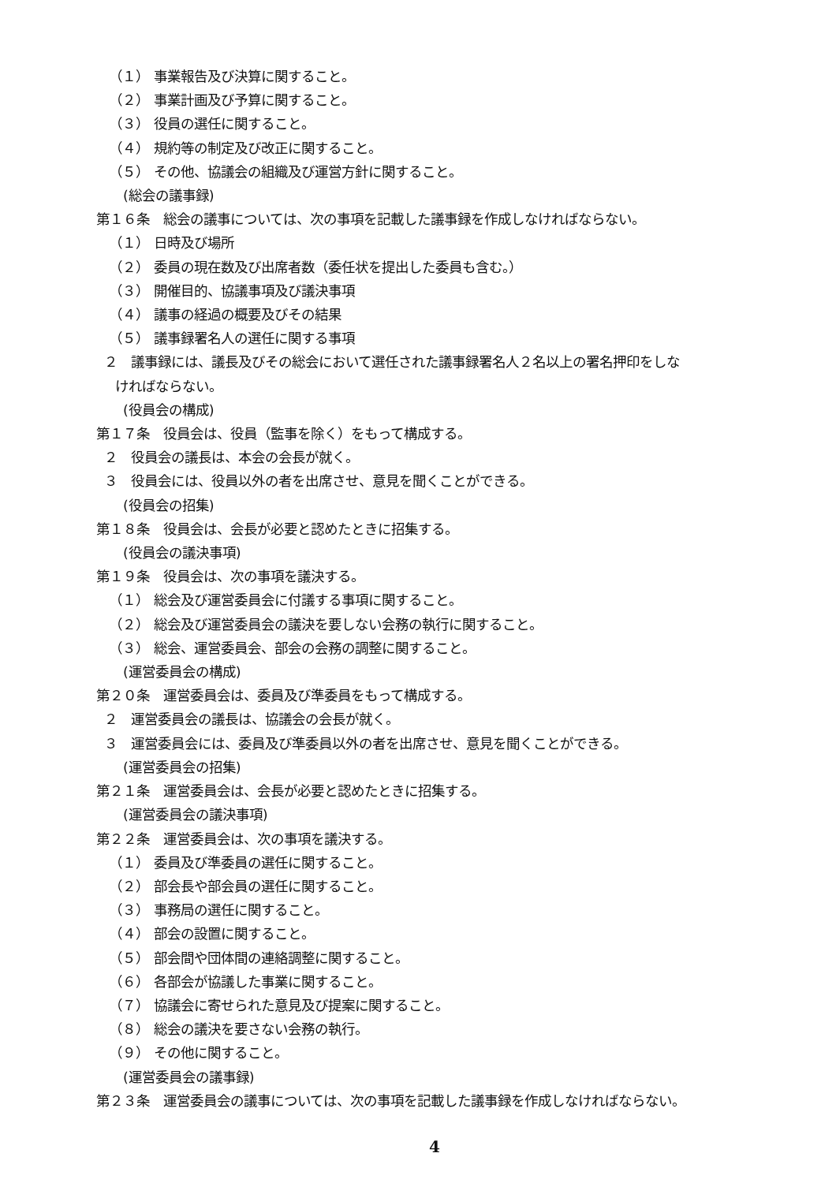（１） 事業報告及び決算に関すること。
（２） 事業計画及び予算に関すること。
（３） 役員の選任に関すること。
（４） 規約等の制定及び改正に関すること。
（５） その他、協議会の組織及び運営方針に関すること。
(総会の議事録)
第１６条　総会の議事については、次の事項を記載した議事録を作成しなければならない。
（１） 日時及び場所
（２） 委員の現在数及び出席者数（委任状を提出した委員も含む。）
（３） 開催目的、協議事項及び議決事項
（４） 議事の経過の概要及びその結果
（５） 議事録署名人の選任に関する事項
２　議事録には、議長及びその総会において選任された議事録署名人２名以上の署名押印をしな
ければならない。
(役員会の構成)
第１７条　役員会は、役員（監事を除く）をもって構成する。
２　役員会の議長は、本会の会長が就く。
３　役員会には、役員以外の者を出席させ、意見を聞くことができる。
(役員会の招集)
第１８条　役員会は、会長が必要と認めたときに招集する。
(役員会の議決事項)
第１９条　役員会は、次の事項を議決する。
（１） 総会及び運営委員会に付議する事項に関すること。
（２） 総会及び運営委員会の議決を要しない会務の執行に関すること。
（３） 総会、運営委員会、部会の会務の調整に関すること。
(運営委員会の構成)
第２０条　運営委員会は、委員及び準委員をもって構成する。
２　運営委員会の議長は、協議会の会長が就く。
３　運営委員会には、委員及び準委員以外の者を出席させ、意見を聞くことができる。
(運営委員会の招集)
第２１条　運営委員会は、会長が必要と認めたときに招集する。
(運営委員会の議決事項)
第２２条　運営委員会は、次の事項を議決する。
（１） 委員及び準委員の選任に関すること。
（２） 部会長や部会員の選任に関すること。
（３） 事務局の選任に関すること。
（４） 部会の設置に関すること。
（５） 部会間や団体間の連絡調整に関すること。
（６） 各部会が協議した事業に関すること。
（７） 協議会に寄せられた意見及び提案に関すること。
（８） 総会の議決を要さない会務の執行。
（９） その他に関すること。
(運営委員会の議事録)
第２３条　運営委員会の議事については、次の事項を記載した議事録を作成しなければならない。
4